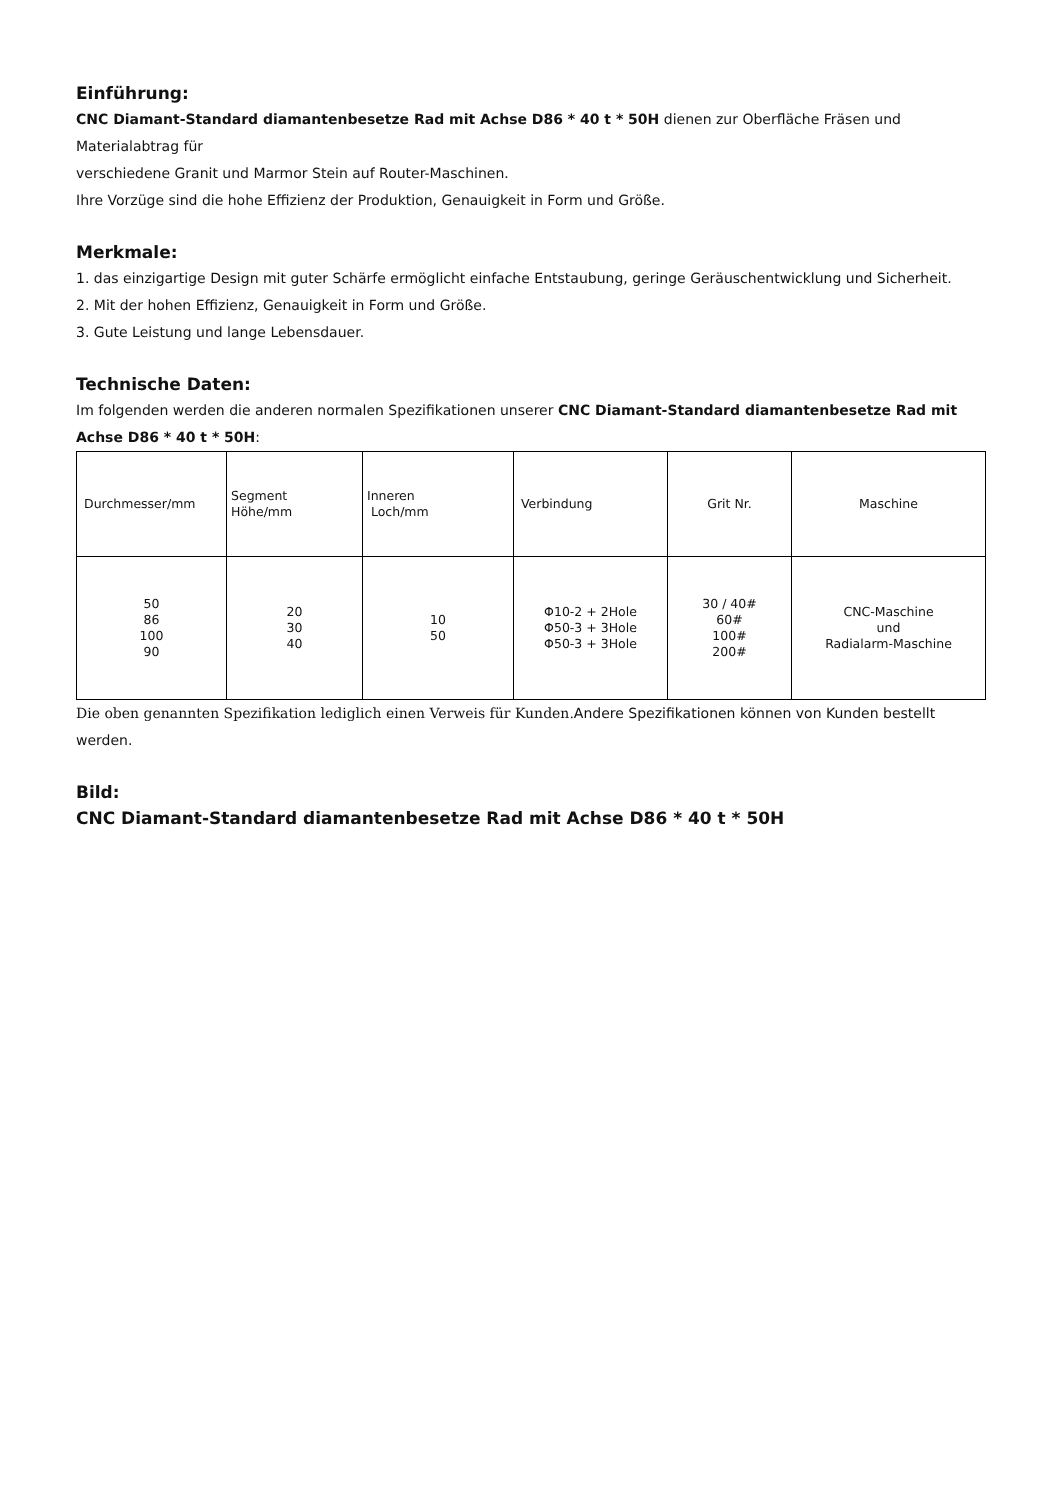Einführung:
CNC Diamant-Standard diamantenbesetze Rad mit Achse D86 * 40 t * 50H dienen zur Oberfläche Fräsen und Materialabtrag für
verschiedene Granit und Marmor Stein auf Router-Maschinen.
Ihre Vorzüge sind die hohe Effizienz der Produktion, Genauigkeit in Form und Größe.
Merkmale:
1. das einzigartige Design mit guter Schärfe ermöglicht einfache Entstaubung, geringe Geräuschentwicklung und Sicherheit.
2. Mit der hohen Effizienz, Genauigkeit in Form und Größe.
3. Gute Leistung und lange Lebensdauer.
Technische Daten:
Im folgenden werden die anderen normalen Spezifikationen unserer CNC Diamant-Standard diamantenbesetze Rad mit Achse D86 * 40 t * 50H:
| Durchmesser/mm | Segment Höhe/mm | Inneren Loch/mm | Verbindung | Grit Nr. | Maschine |
| 50 86 100 90 | 20 30 40 | 10 50 | Φ10-2 + 2Hole Φ50-3 + 3Hole Φ50-3 + 3Hole | 30 / 40# 60# 100# 200# | CNC-Maschine und Radialarm-Maschine |
Die oben genannten Spezifikation lediglich einen Verweis für Kunden. Andere Spezifikationen können von Kunden bestellt werden.
Bild:
CNC Diamant-Standard diamantenbesetze Rad mit Achse D86 * 40 t * 50H